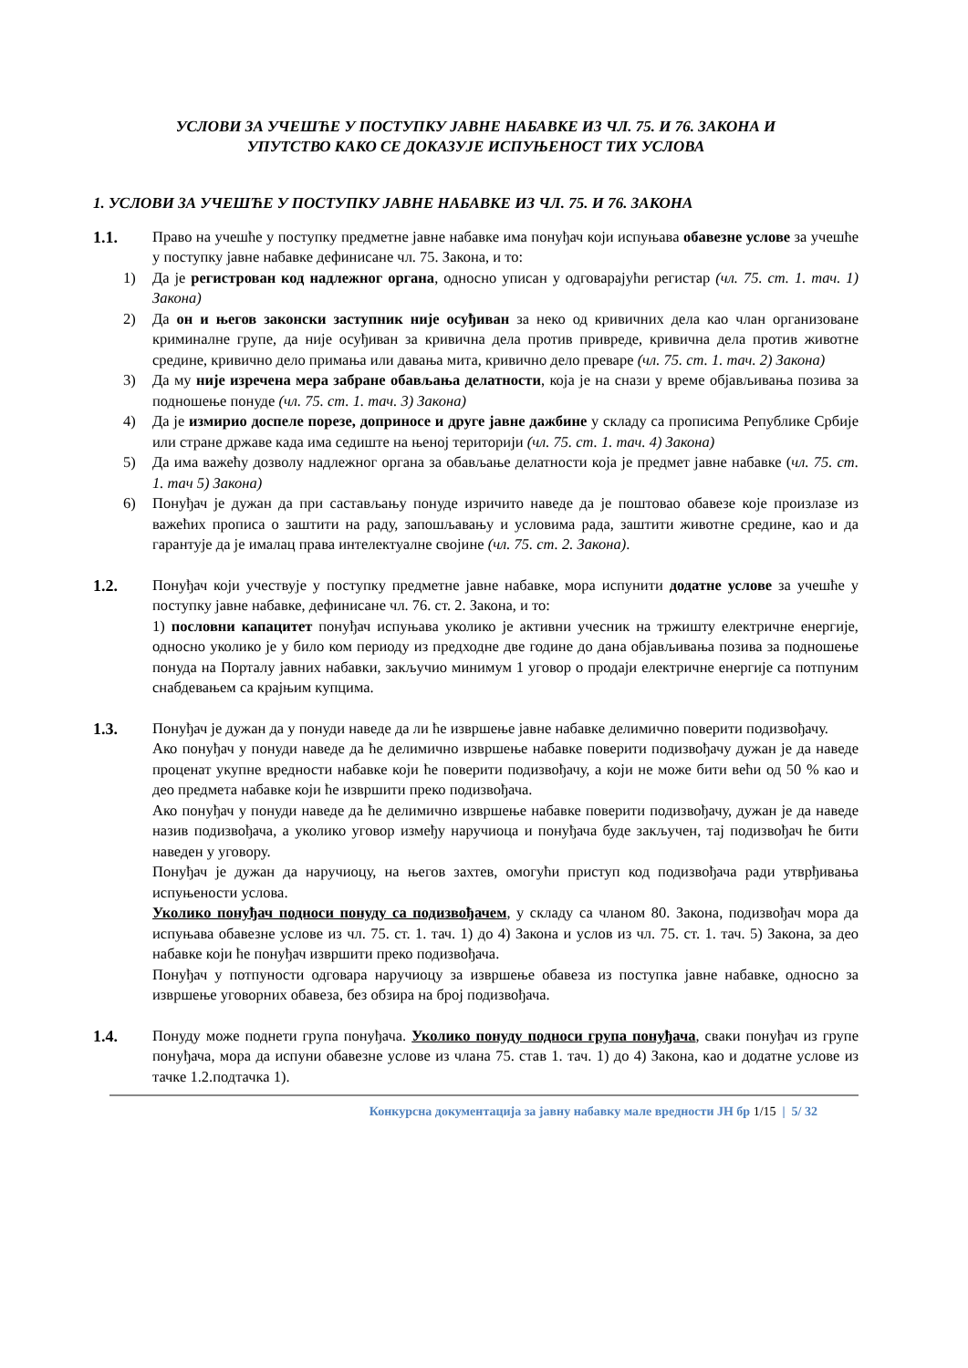УСЛОВИ ЗА УЧЕШЋЕ У ПОСТУПКУ ЈАВНЕ НАБАВКЕ ИЗ ЧЛ. 75. И 76. ЗАКОНА И
УПУТСТВО КАКО СЕ ДОКАЗУЈЕ ИСПУЊЕНОСТ ТИХ УСЛОВА
1. УСЛОВИ ЗА УЧЕШЋЕ У ПОСТУПКУ ЈАВНЕ НАБАВКЕ ИЗ ЧЛ. 75. И 76. ЗАКОНА
1.1. Право на учешће у поступку предметне јавне набавке има понуђач који испуњава обавезне услове за учешће у поступку јавне набавке дефинисане чл. 75. Закона, и то:
1) Да је регистрован код надлежног органа, односно уписан у одговарајући регистар (чл. 75. ст. 1. тач. 1) Закона)
2) Да он и његов законски заступник није осуђиван за неко од кривичних дела као члан организоване криминалне групе, да није осуђиван за кривична дела против привреде, кривична дела против животне средине, кривично дело примања или давања мита, кривично дело преваре (чл. 75. ст. 1. тач. 2) Закона)
3) Да му није изречена мера забране обављања делатности, која је на снази у време објављивања позива за подношење понуде (чл. 75. ст. 1. тач. 3) Закона)
4) Да је измирио доспеле порезе, доприносе и друге јавне дажбине у складу са прописима Републике Србије или стране државе када има седиште на њеној територији (чл. 75. ст. 1. тач. 4) Закона)
5) Да има важећу дозволу надлежног органа за обављање делатности која је предмет јавне набавке (чл. 75. ст. 1. тач 5) Закона)
6) Понуђач је дужан да при састављању понуде изричито наведе да је поштовао обавезе које произлазе из важећих прописа о заштити на раду, запошљавању и условима рада, заштити животне средине, као и да гарантује да је ималац права интелектуалне својине (чл. 75. ст. 2. Закона).
1.2. Понуђач који учествује у поступку предметне јавне набавке, мора испунити додатне услове за учешће у поступку јавне набавке, дефинисане чл. 76. ст. 2. Закона, и то:
1) пословни капацитет понуђач испуњава уколико је активни учесник на тржишту електричне енергије, односно уколико је у било ком периоду из предходне две године до дана објављивања позива за подношење понуда на Порталу јавних набавки, закључио минимум 1 уговор о продаји електричне енергије са потпуним снабдевањем са крајњим купцима.
1.3. Понуђач је дужан да у понуди наведе да ли ће извршење јавне набавке делимично поверити подизвођачу.
Ако понуђач у понуди наведе да ће делимично извршење набавке поверити подизвођачу дужан је да наведе проценат укупне вредности набавке који ће поверити подизвођачу, а који не може бити већи од 50 % као и део предмета набавке који ће извршити преко подизвођача.
Ако понуђач у понуди наведе да ће делимично извршење набавке поверити подизвођачу, дужан је да наведе назив подизвођача, а уколико уговор између наручиоца и понуђача буде закључен, тај подизвођач ће бити наведен у уговору.
Понуђач је дужан да наручиоцу, на његов захтев, омогући приступ код подизвођача ради утврђивања испуњености услова.
Уколико понуђач подноси понуду са подизвођачем, у складу са чланом 80. Закона, подизвођач мора да испуњава обавезне услове из чл. 75. ст. 1. тач. 1) до 4) Закона и услов из чл. 75. ст. 1. тач. 5) Закона, за део набавке који ће понуђач извршити преко подизвођача.
Понуђач у потпуности одговара наручиоцу за извршење обавеза из поступка јавне набавке, односно за извршење уговорних обавеза, без обзира на број подизвођача.
1.4. Понуду може поднети група понуђача. Уколико понуду подноси група понуђача, сваки понуђач из групе понуђача, мора да испуни обавезне услове из члана 75. став 1. тач. 1) до 4) Закона, као и додатне услове из тачке 1.2.подтачка 1).
Конкурсна документација за јавну набавку мале вредности ЈН бр 1/15 | 5/ 32